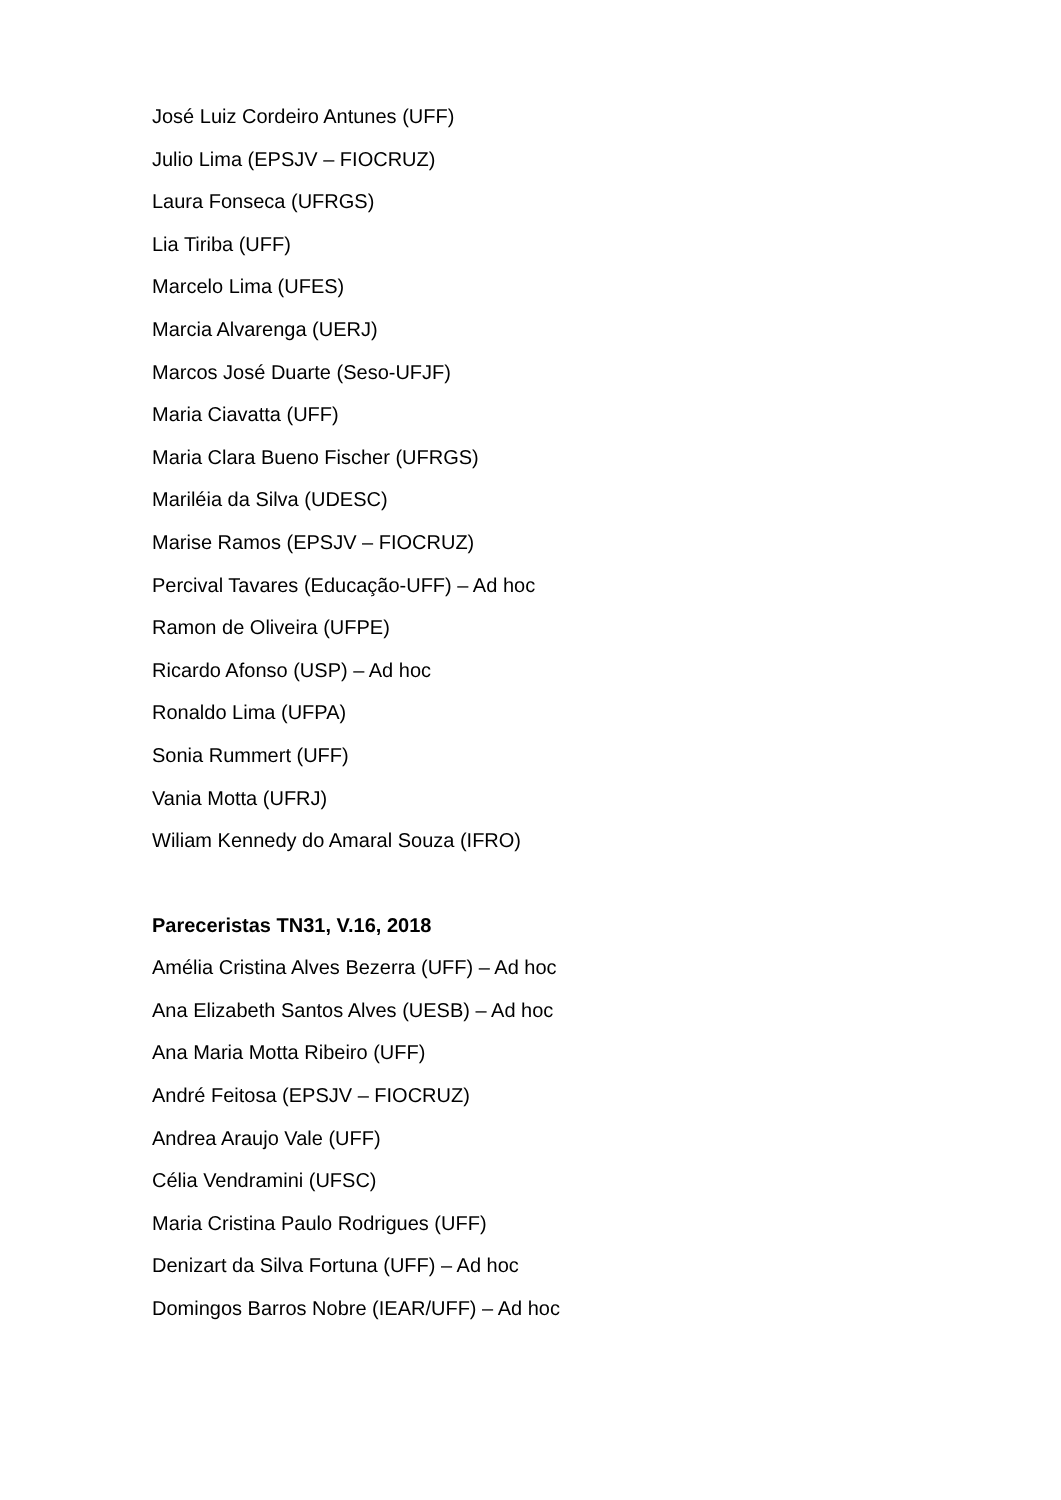José Luiz Cordeiro Antunes (UFF)
Julio Lima (EPSJV – FIOCRUZ)
Laura Fonseca (UFRGS)
Lia Tiriba (UFF)
Marcelo Lima (UFES)
Marcia Alvarenga (UERJ)
Marcos José Duarte (Seso-UFJF)
Maria Ciavatta (UFF)
Maria Clara Bueno Fischer (UFRGS)
Mariléia da Silva (UDESC)
Marise Ramos (EPSJV – FIOCRUZ)
Percival Tavares (Educação-UFF) – Ad hoc
Ramon de Oliveira (UFPE)
Ricardo Afonso (USP) – Ad hoc
Ronaldo Lima (UFPA)
Sonia Rummert (UFF)
Vania Motta (UFRJ)
Wiliam Kennedy do Amaral Souza (IFRO)
Pareceristas TN31, V.16, 2018
Amélia Cristina Alves Bezerra (UFF) – Ad hoc
Ana Elizabeth Santos Alves (UESB) – Ad hoc
Ana Maria Motta Ribeiro (UFF)
André Feitosa (EPSJV – FIOCRUZ)
Andrea Araujo Vale (UFF)
Célia Vendramini (UFSC)
Maria Cristina Paulo Rodrigues (UFF)
Denizart da Silva Fortuna (UFF) – Ad hoc
Domingos Barros Nobre (IEAR/UFF) – Ad hoc